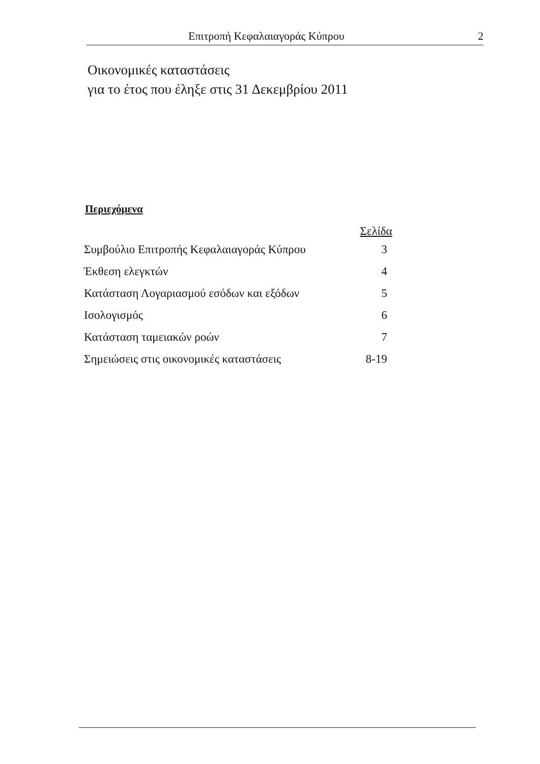Επιτροπή Κεφαλαιαγοράς Κύπρου 2
Οικονομικές καταστάσεις
για το έτος που έληξε στις 31 Δεκεμβρίου 2011
Περιεχόμενα
| | Σελίδα |
| --- | --- |
| Συμβούλιο Επιτροπής Κεφαλαιαγοράς Κύπρου | 3 |
| Έκθεση ελεγκτών | 4 |
| Κατάσταση Λογαριασμού εσόδων και εξόδων | 5 |
| Ισολογισμός | 6 |
| Κατάσταση ταμειακών ροών | 7 |
| Σημειώσεις στις οικονομικές καταστάσεις | 8-19 |